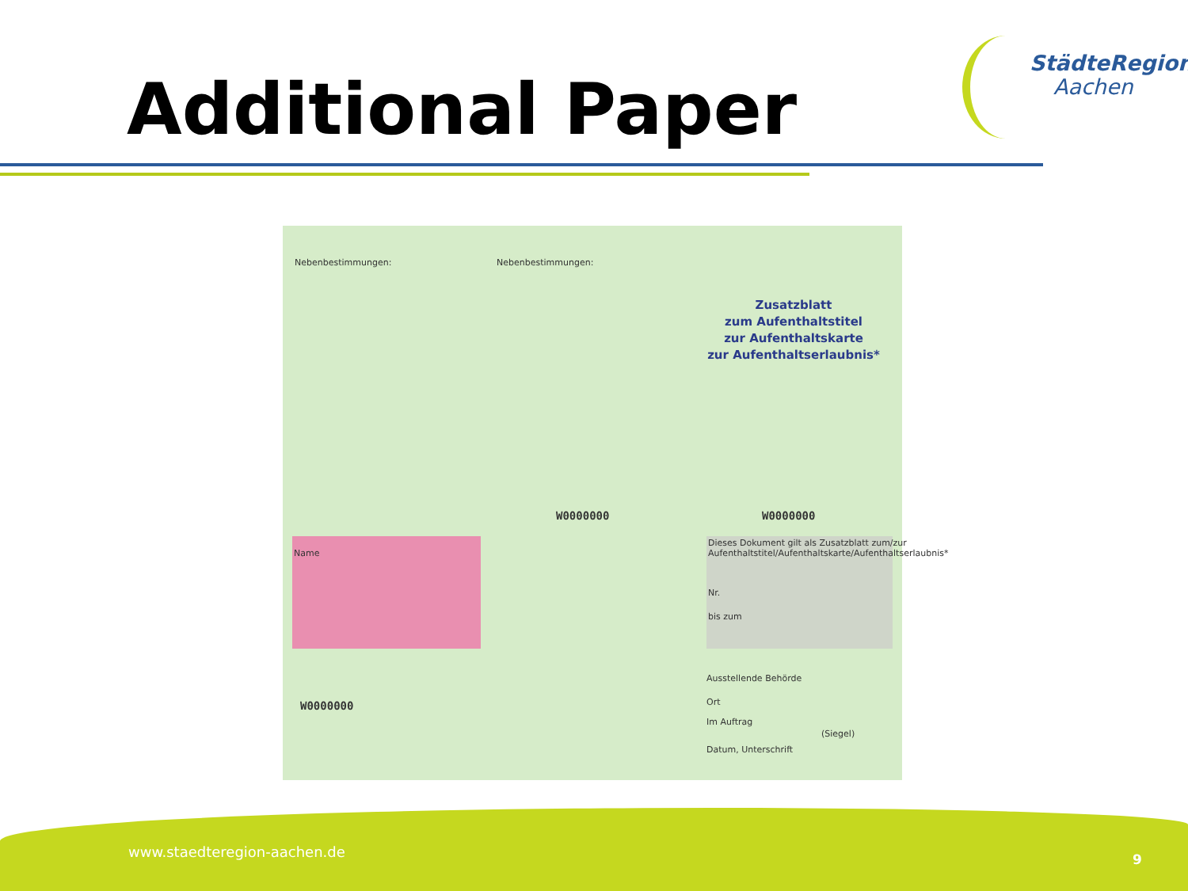Additional Paper
StädteRegion
Aachen
Nebenbestimmungen: Nebenbestimmungen:
Zusatzblatt
zum Aufenthaltstitel
zur Aufenthaltskarte
zur Aufenthaltserlaubnis*
Name
Dieses Dokument gilt als Zusatzblatt zum/zur Aufenthaltstitel/Aufenthaltskarte/Aufenthaltserlaubnis*
Nr.
bis zum
W0000000 W0000000
W0000000
Ausstellende Behörde
Ort
Im Auftrag
(Siegel)
Datum, Unterschrift
www.staedteregion-aachen.de 9